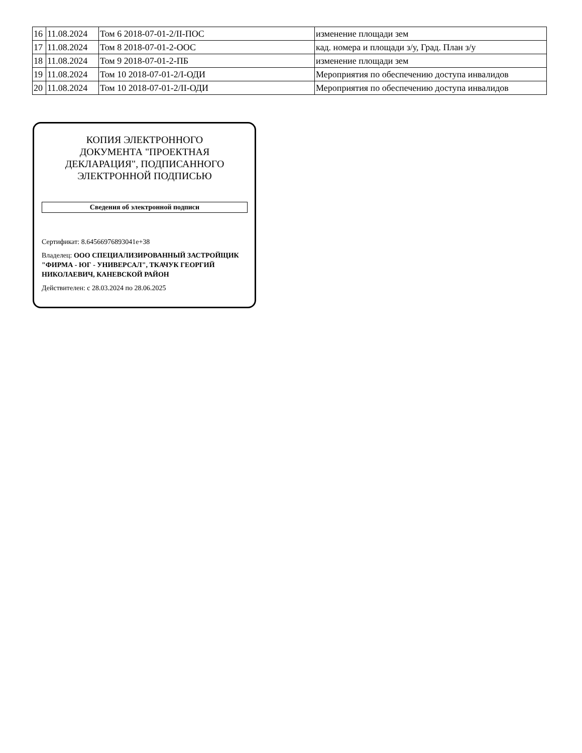| 16 | 11.08.2024 | Том 6 2018-07-01-2/II-ПОС | изменение площади зем |
| 17 | 11.08.2024 | Том 8 2018-07-01-2-ООС | кад. номера и площади з/у, Град. План з/у |
| 18 | 11.08.2024 | Том 9 2018-07-01-2-ПБ | изменение площади зем |
| 19 | 11.08.2024 | Том 10 2018-07-01-2/I-ОДИ | Мероприятия по обеспечению доступа инвалидов |
| 20 | 11.08.2024 | Том 10 2018-07-01-2/II-ОДИ | Мероприятия по обеспечению доступа инвалидов |
КОПИЯ ЭЛЕКТРОННОГО
ДОКУМЕНТА "ПРОЕКТНАЯ
ДЕКЛАРАЦИЯ", ПОДПИСАННОГО
ЭЛЕКТРОННОЙ ПОДПИСЬЮ
Сведения об электронной подписи
Сертификат: 8.64566976893041e+38
Владелец: ООО СПЕЦИАЛИЗИРОВАННЫЙ ЗАСТРОЙЩИК "ФИРМА - ЮГ - УНИВЕРСАЛ", ТКАЧУК ГЕОРГИЙ НИКОЛАЕВИЧ, КАНЕВСКОЙ РАЙОН
Действителен: с 28.03.2024 по 28.06.2025